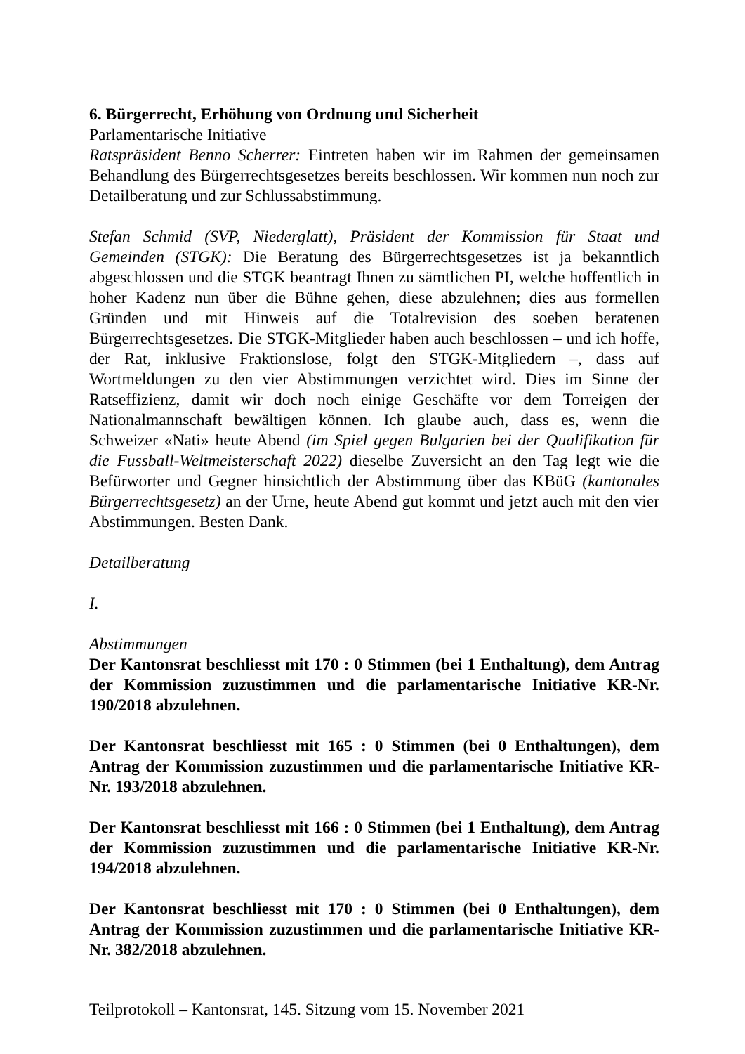6. Bürgerrecht, Erhöhung von Ordnung und Sicherheit
Parlamentarische Initiative
Ratspräsident Benno Scherrer: Eintreten haben wir im Rahmen der gemeinsamen Behandlung des Bürgerrechtsgesetzes bereits beschlossen. Wir kommen nun noch zur Detailberatung und zur Schlussabstimmung.
Stefan Schmid (SVP, Niederglatt), Präsident der Kommission für Staat und Gemeinden (STGK): Die Beratung des Bürgerrechtsgesetzes ist ja bekanntlich abgeschlossen und die STGK beantragt Ihnen zu sämtlichen PI, welche hoffentlich in hoher Kadenz nun über die Bühne gehen, diese abzulehnen; dies aus formellen Gründen und mit Hinweis auf die Totalrevision des soeben beratenen Bürgerrechtsgesetzes. Die STGK-Mitglieder haben auch beschlossen – und ich hoffe, der Rat, inklusive Fraktionslose, folgt den STGK-Mitgliedern –, dass auf Wortmeldungen zu den vier Abstimmungen verzichtet wird. Dies im Sinne der Ratseffizienz, damit wir doch noch einige Geschäfte vor dem Torreigen der Nationalmannschaft bewältigen können. Ich glaube auch, dass es, wenn die Schweizer «Nati» heute Abend (im Spiel gegen Bulgarien bei der Qualifikation für die Fussball-Weltmeisterschaft 2022) dieselbe Zuversicht an den Tag legt wie die Befürworter und Gegner hinsichtlich der Abstimmung über das KBüG (kantonales Bürgerrechtsgesetz) an der Urne, heute Abend gut kommt und jetzt auch mit den vier Abstimmungen. Besten Dank.
Detailberatung
I.
Abstimmungen
Der Kantonsrat beschliesst mit 170 : 0 Stimmen (bei 1 Enthaltung), dem Antrag der Kommission zuzustimmen und die parlamentarische Initiative KR-Nr. 190/2018 abzulehnen.
Der Kantonsrat beschliesst mit 165 : 0 Stimmen (bei 0 Enthaltungen), dem Antrag der Kommission zuzustimmen und die parlamentarische Initiative KR-Nr. 193/2018 abzulehnen.
Der Kantonsrat beschliesst mit 166 : 0 Stimmen (bei 1 Enthaltung), dem Antrag der Kommission zuzustimmen und die parlamentarische Initiative KR-Nr. 194/2018 abzulehnen.
Der Kantonsrat beschliesst mit 170 : 0 Stimmen (bei 0 Enthaltungen), dem Antrag der Kommission zuzustimmen und die parlamentarische Initiative KR-Nr. 382/2018 abzulehnen.
Teilprotokoll – Kantonsrat, 145. Sitzung vom 15. November 2021